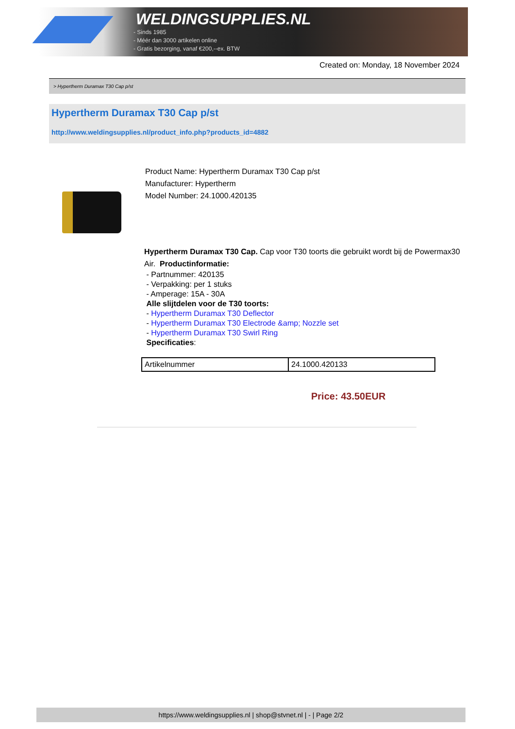WELDINGSUPPLIES.NL
- Sinds 1985
- Méér dan 3000 artikelen online
- Gratis bezorging, vanaf €200,--ex. BTW
Created on: Monday, 18 November 2024
> Hypertherm Duramax T30 Cap p/st
Hypertherm Duramax T30 Cap p/st
http://www.weldingsupplies.nl/product_info.php?products_id=4882
Product Name: Hypertherm Duramax T30 Cap p/st
Manufacturer: Hypertherm
Model Number: 24.1000.420135
Hypertherm Duramax T30 Cap. Cap voor T30 toorts die gebruikt wordt bij de Powermax30 Air. Productinformatie:
- Partnummer: 420135
- Verpakking: per 1 stuks
- Amperage: 15A - 30A
Alle slijtdelen voor de T30 toorts:
- Hypertherm Duramax T30 Deflector
- Hypertherm Duramax T30 Electrode &amp; Nozzle set
- Hypertherm Duramax T30 Swirl Ring
Specificaties:
| Artikelnummer | 24.1000.420133 |
Price: 43.50EUR
https://www.weldingsupplies.nl | shop@stvnet.nl | - | Page 2/2